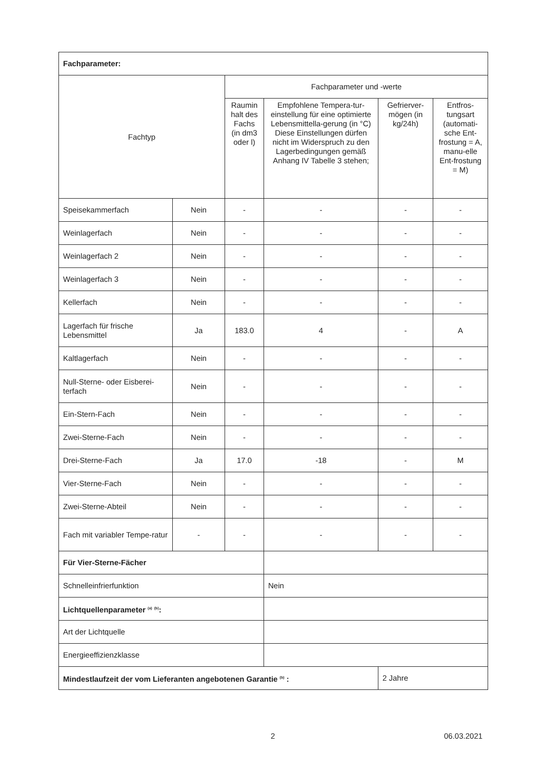| Fachparameter: | | | | | |
| Fachtyp | | Fachparameter und -werte | | | |
| | | Raumin halt des Fachs (in dm3 oder l) | Empfohlene Tempera-tur-einstellung für eine optimierte Lebensmittella-gerung (in °C) Diese Einstellungen dürfen nicht im Widerspruch zu den Lagerbedingungen gemäß Anhang IV Tabelle 3 stehen; | Gefrierver-mögen (in kg/24h) | Entfros-tungsart (automati-sche Ent-frostung = A, manu-elle Ent-frostung = M) |
| Speisekammerfach | Nein | - | - | - | - |
| Weinlagerfach | Nein | - | - | - | - |
| Weinlagerfach 2 | Nein | - | - | - | - |
| Weinlagerfach 3 | Nein | - | - | - | - |
| Kellerfach | Nein | - | - | - | - |
| Lagerfach für frische Lebensmittel | Ja | 183.0 | 4 | - | A |
| Kaltlagerfach | Nein | - | - | - | - |
| Null-Sterne- oder Eisberei-terfach | Nein | - | - | - | - |
| Ein-Stern-Fach | Nein | - | - | - | - |
| Zwei-Sterne-Fach | Nein | - | - | - | - |
| Drei-Sterne-Fach | Ja | 17.0 | -18 | - | M |
| Vier-Sterne-Fach | Nein | - | - | - | - |
| Zwei-Sterne-Abteil | Nein | - | - | - | - |
| Fach mit variabler Tempe-ratur | - | - | - | - | - |
| Für Vier-Sterne-Fächer | | | | | |
| Schnelleinfrierfunktion | | | Nein | | |
| Lichtquellenparameter <sup>(a)</sup> <sup>(b)</sup>: | | | | | |
| Art der Lichtquelle | | | | | |
| Energieeffizienzklasse | | | | | |
| Mindestlaufzeit der vom Lieferanten angebotenen Garantie <sup>(b)</sup> : | | | | 2 Jahre | |
2 06.03.2021